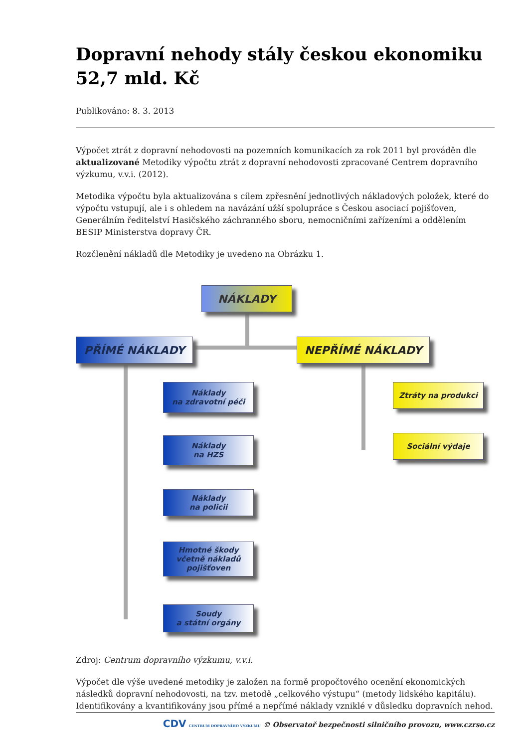Dopravní nehody stály českou ekonomiku 52,7 mld. Kč
Publikováno: 8. 3. 2013
Výpočet ztrát z dopravní nehodovosti na pozemních komunikacích za rok 2011 byl prováděn dle aktualizované Metodiky výpočtu ztrát z dopravní nehodovosti zpracované Centrem dopravního výzkumu, v.v.i. (2012).
Metodika výpočtu byla aktualizována s cílem zpřesnění jednotlivých nákladových položek, které do výpočtu vstupují, ale i s ohledem na navázání užší spolupráce s Českou asociací pojišťoven, Generálním ředitelství Hasičského záchranného sboru, nemocničními zařízeními a oddělením BESIP Ministerstva dopravy ČR.
Rozčlenění nákladů dle Metodiky je uvedeno na Obrázku 1.
NÁKLADY
PŘÍMÉ NÁKLADY NEPŘÍMÉ NÁKLADY
Náklady
na zdravotní péči
Náklady
na HZS
Náklady
na policii
Hmotné škody
včetně nákladů
pojišťoven
Soudy
a státní orgány
Ztráty na produkci
Sociální výdaje
Zdroj: Centrum dopravního výzkumu, v.v.i.
Výpočet dle výše uvedené metodiky je založen na formě propočtového ocenění ekonomických následků dopravní nehodovosti, na tzv. metodě „celkového výstupu“ (metody lidského kapitálu). Identifikovány a kvantifikovány jsou přímé a nepřímé náklady vzniklé v důsledku dopravních nehod.
CDV CENTRUM DOPRAVNÍHO VÝZKUMU © Observatoř bezpečnosti silničního provozu, www.czrso.cz